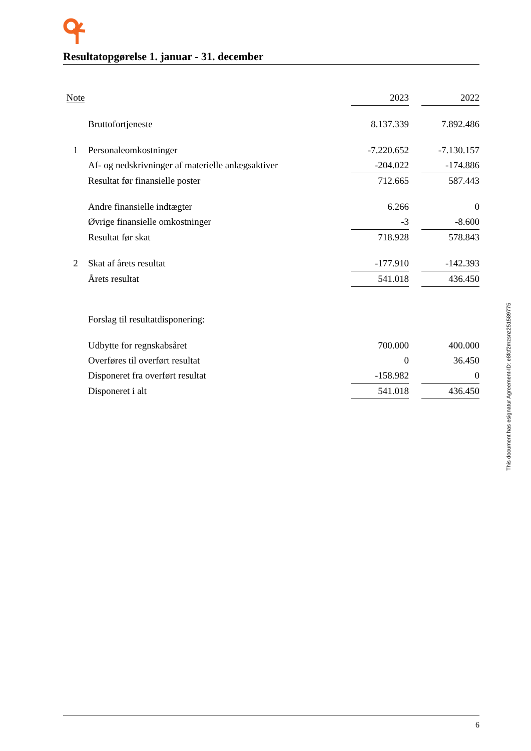Resultatopgørelse 1. januar - 31. december
| Note | | 2023 | | 2022 |
| | Bruttofortjeneste | 8.137.339 | | 7.892.486 |
| 1 | Personaleomkostninger | -7.220.652 | | -7.130.157 |
| | Af- og nedskrivninger af materielle anlægsaktiver | -204.022 | | -174.886 |
| | Resultat før finansielle poster | 712.665 | | 587.443 |
| | Andre finansielle indtægter | 6.266 | | 0 |
| | Øvrige finansielle omkostninger | -3 | | -8.600 |
| | Resultat før skat | 718.928 | | 578.843 |
| 2 | Skat af årets resultat | -177.910 | | -142.393 |
| | Årets resultat | 541.018 | | 436.450 |
| | Forslag til resultatdisponering: | | | |
| | Udbytte for regnskabsåret | 700.000 | | 400.000 |
| | Overføres til overført resultat | 0 | | 36.450 |
| | Disponeret fra overført resultat | -158.982 | | 0 |
| | Disponeret i alt | 541.018 | | 436.450 |
This document has esignatur Agreement-ID: e8fcf2mzsnz251589775
6